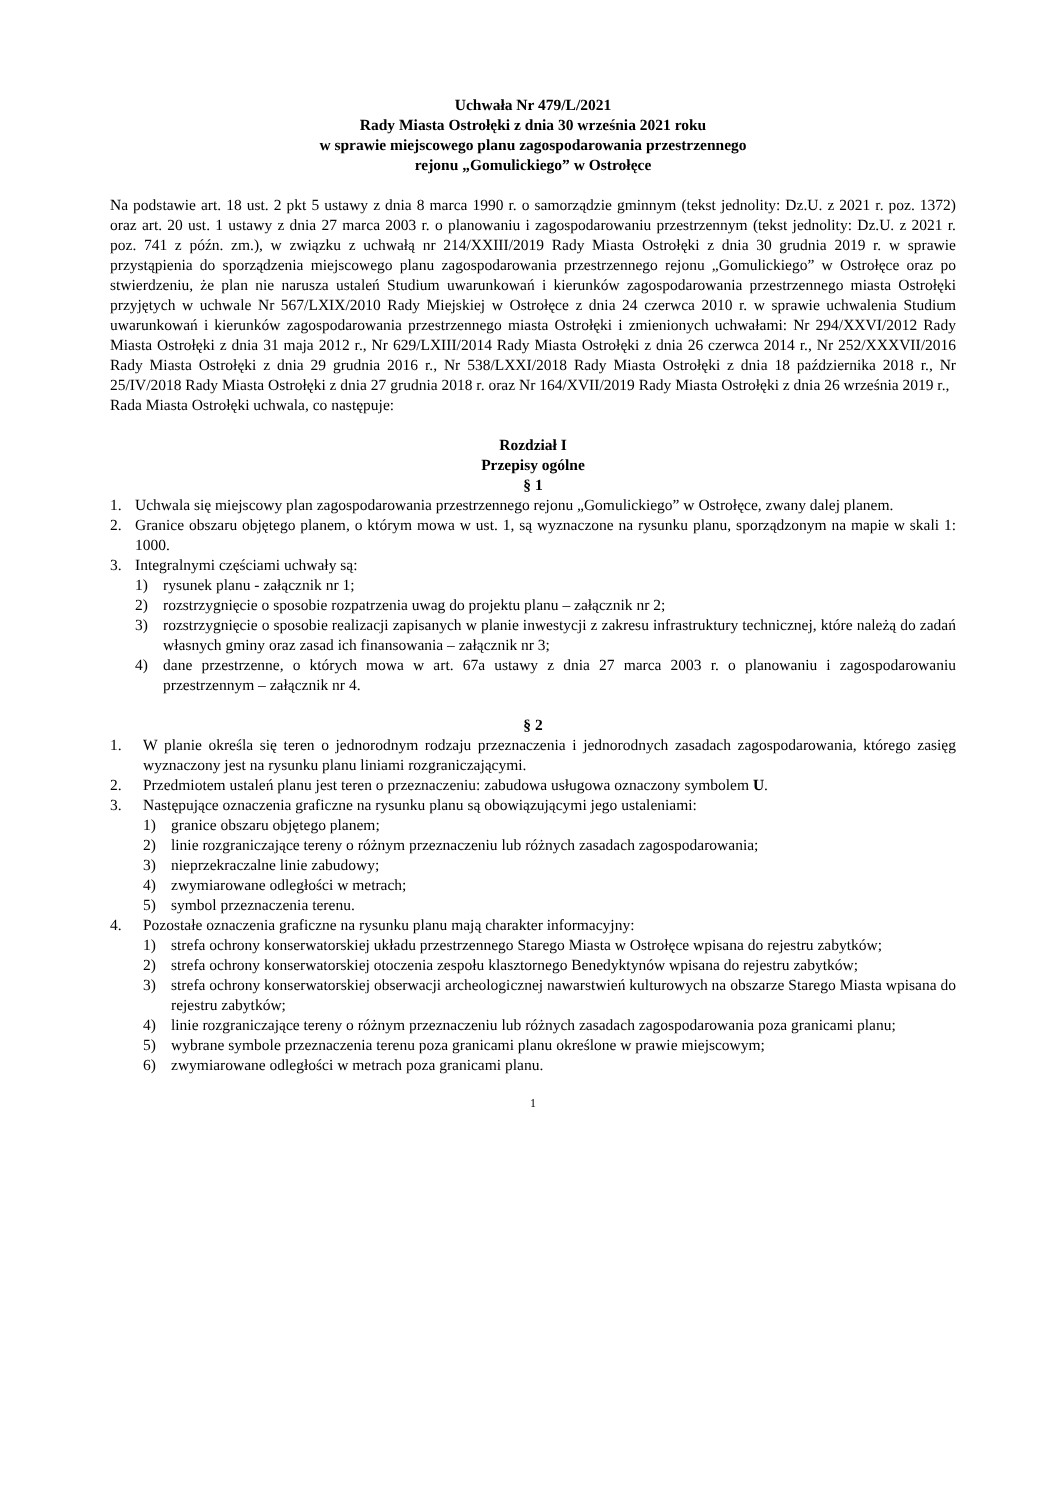Uchwała Nr 479/L/2021
Rady Miasta Ostrołęki z dnia 30 września 2021 roku
w sprawie miejscowego planu zagospodarowania przestrzennego
rejonu „Gomulickiego” w Ostrołęce
Na podstawie art. 18 ust. 2 pkt 5 ustawy z dnia 8 marca 1990 r. o samorządzie gminnym (tekst jednolity: Dz.U. z 2021 r. poz. 1372) oraz art. 20 ust. 1 ustawy z dnia 27 marca 2003 r. o planowaniu i zagospodarowaniu przestrzennym (tekst jednolity: Dz.U. z 2021 r. poz. 741 z późn. zm.), w związku z uchwałą nr 214/XXIII/2019 Rady Miasta Ostrołęki z dnia 30 grudnia 2019 r. w sprawie przystąpienia do sporządzenia miejscowego planu zagospodarowania przestrzennego rejonu „Gomulickiego” w Ostrołęce oraz po stwierdzeniu, że plan nie narusza ustaleń Studium uwarunkowań i kierunków zagospodarowania przestrzennego miasta Ostrołęki przyjętych w uchwale Nr 567/LXIX/2010 Rady Miejskiej w Ostrołęce z dnia 24 czerwca 2010 r. w sprawie uchwalenia Studium uwarunkowań i kierunków zagospodarowania przestrzennego miasta Ostrołęki i zmienionych uchwałami: Nr 294/XXVI/2012 Rady Miasta Ostrołęki z dnia 31 maja 2012 r., Nr 629/LXIII/2014 Rady Miasta Ostrołęki z dnia 26 czerwca 2014 r., Nr 252/XXXVII/2016 Rady Miasta Ostrołęki z dnia 29 grudnia 2016 r., Nr 538/LXXI/2018 Rady Miasta Ostrołęki z dnia 18 października 2018 r., Nr 25/IV/2018 Rady Miasta Ostrołęki z dnia 27 grudnia 2018 r. oraz Nr 164/XVII/2019 Rady Miasta Ostrołęki z dnia 26 września 2019 r.,
Rada Miasta Ostrołęki uchwala, co następuje:
Rozdział I
Przepisy ogólne
§ 1
1. Uchwala się miejscowy plan zagospodarowania przestrzennego rejonu „Gomulickiego” w Ostrołęce, zwany dalej planem.
2. Granice obszaru objętego planem, o którym mowa w ust. 1, są wyznaczone na rysunku planu, sporządzonym na mapie w skali 1: 1000.
3. Integralnymi częściami uchwały są:
1) rysunek planu - załącznik nr 1;
2) rozstrzygnięcie o sposobie rozpatrzenia uwag do projektu planu – załącznik nr 2;
3) rozstrzygnięcie o sposobie realizacji zapisanych w planie inwestycji z zakresu infrastruktury technicznej, które należą do zadań własnych gminy oraz zasad ich finansowania – załącznik nr 3;
4) dane przestrzenne, o których mowa w art. 67a ustawy z dnia 27 marca 2003 r. o planowaniu i zagospodarowaniu przestrzennym – załącznik nr 4.
§ 2
1. W planie określa się teren o jednorodnym rodzaju przeznaczenia i jednorodnych zasadach zagospodarowania, którego zasięg wyznaczony jest na rysunku planu liniami rozgraniczającymi.
2. Przedmiotem ustaleń planu jest teren o przeznaczeniu: zabudowa usługowa oznaczony symbolem U.
3. Następujące oznaczenia graficzne na rysunku planu są obowiązującymi jego ustaleniami:
1) granice obszaru objętego planem;
2) linie rozgraniczające tereny o różnym przeznaczeniu lub różnych zasadach zagospodarowania;
3) nieprzekraczalne linie zabudowy;
4) zwymiarowane odległości w metrach;
5) symbol przeznaczenia terenu.
4. Pozostałe oznaczenia graficzne na rysunku planu mają charakter informacyjny:
1) strefa ochrony konserwatorskiej układu przestrzennego Starego Miasta w Ostrołęce wpisana do rejestru zabytków;
2) strefa ochrony konserwatorskiej otoczenia zespołu klasztornego Benedyktynów wpisana do rejestru zabytków;
3) strefa ochrony konserwatorskiej obserwacji archeologicznej nawarstwień kulturowych na obszarze Starego Miasta wpisana do rejestru zabytków;
4) linie rozgraniczające tereny o różnym przeznaczeniu lub różnych zasadach zagospodarowania poza granicami planu;
5) wybrane symbole przeznaczenia terenu poza granicami planu określone w prawie miejscowym;
6) zwymiarowane odległości w metrach poza granicami planu.
1